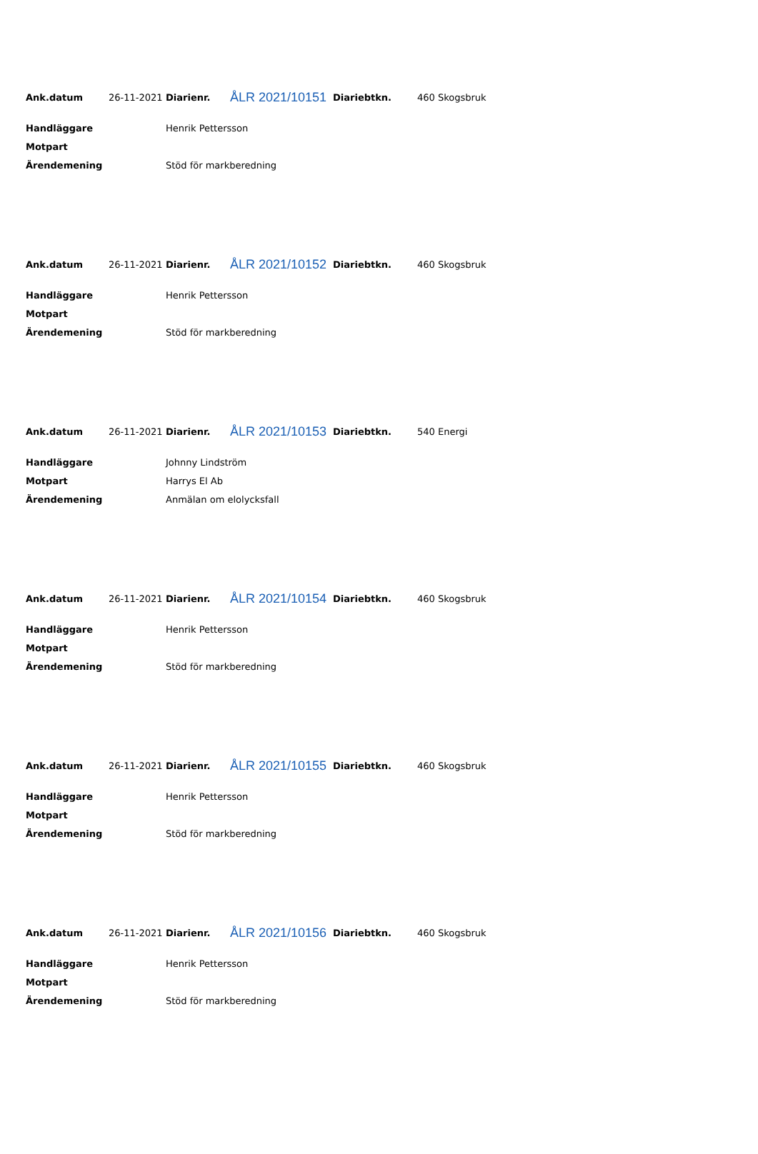Ank.datum 26-11-2021 Diarienr. ÅLR 2021/10151 Diariebtkn. 460 Skogsbruk
Handläggare Henrik Pettersson
Motpart
Ärendemening Stöd för markberedning
Ank.datum 26-11-2021 Diarienr. ÅLR 2021/10152 Diariebtkn. 460 Skogsbruk
Handläggare Henrik Pettersson
Motpart
Ärendemening Stöd för markberedning
Ank.datum 26-11-2021 Diarienr. ÅLR 2021/10153 Diariebtkn. 540 Energi
Handläggare Johnny Lindström
Motpart Harrys El Ab
Ärendemening Anmälan om elolycksfall
Ank.datum 26-11-2021 Diarienr. ÅLR 2021/10154 Diariebtkn. 460 Skogsbruk
Handläggare Henrik Pettersson
Motpart
Ärendemening Stöd för markberedning
Ank.datum 26-11-2021 Diarienr. ÅLR 2021/10155 Diariebtkn. 460 Skogsbruk
Handläggare Henrik Pettersson
Motpart
Ärendemening Stöd för markberedning
Ank.datum 26-11-2021 Diarienr. ÅLR 2021/10156 Diariebtkn. 460 Skogsbruk
Handläggare Henrik Pettersson
Motpart
Ärendemening Stöd för markberedning